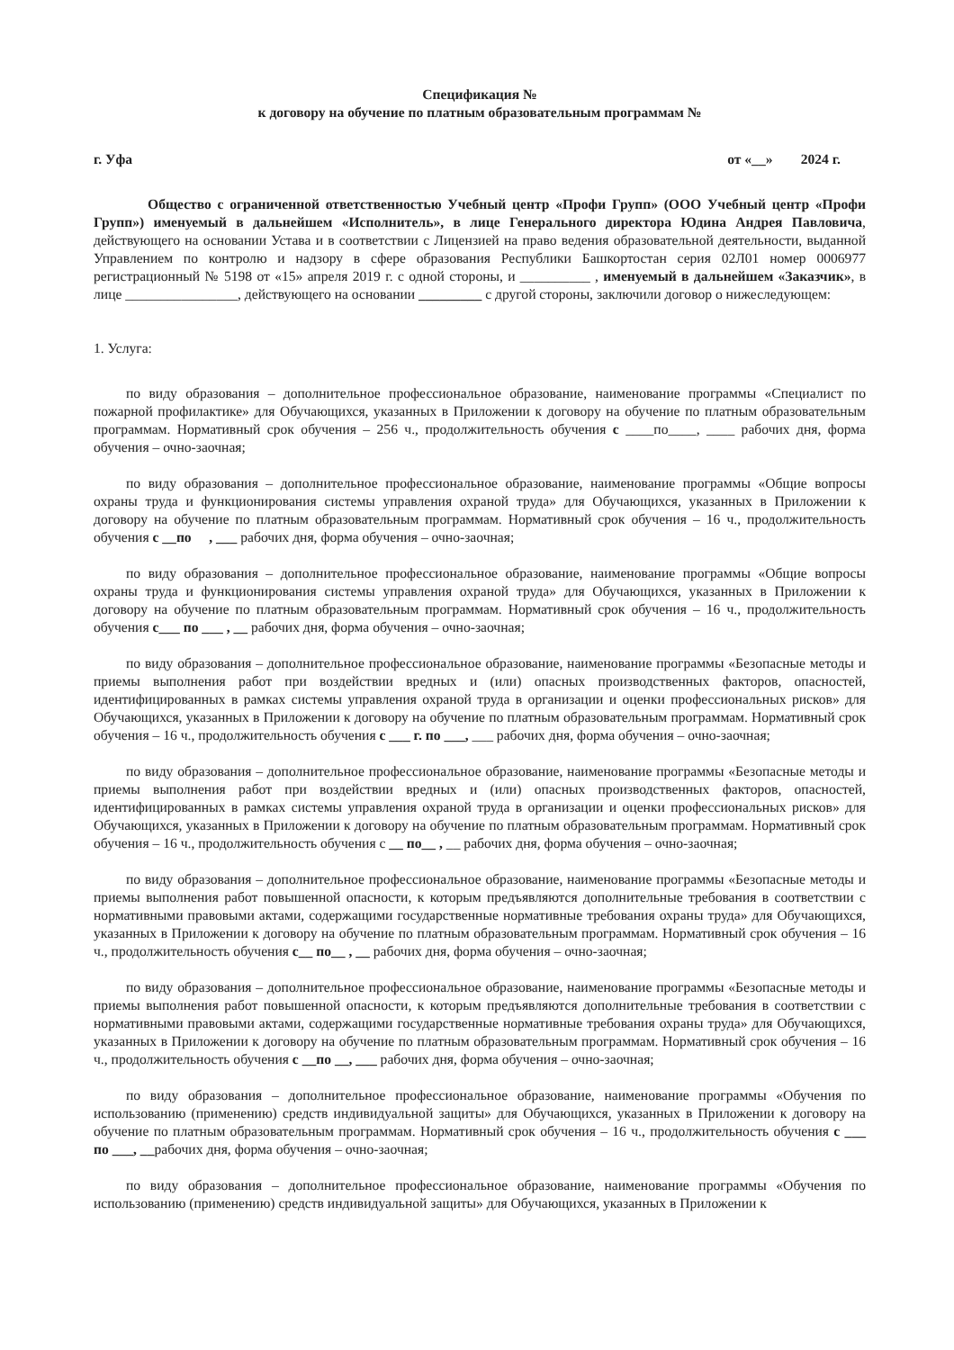Спецификация №
к договору на обучение по платным образовательным программам №
г. Уфа от «__» 2024 г.
Общество с ограниченной ответственностью Учебный центр «Профи Групп» (ООО Учебный центр «Профи Групп») именуемый в дальнейшем «Исполнитель», в лице Генерального директора Юдина Андрея Павловича, действующего на основании Устава и в соответствии с Лицензией на право ведения образовательной деятельности, выданной Управлением по контролю и надзору в сфере образования Республики Башкортостан серия 02Л01 номер 0006977 регистрационный № 5198 от «15» апреля 2019 г. с одной стороны, и __________ , именуемый в дальнейшем «Заказчик», в лице ________________, действующего на основании _________ с другой стороны, заключили договор о нижеследующем:
1. Услуга:
по виду образования – дополнительное профессиональное образование, наименование программы «Специалист по пожарной профилактике» для Обучающихся, указанных в Приложении к договору на обучение по платным образовательным программам. Нормативный срок обучения – 256 ч., продолжительность обучения с ____по____, ____ рабочих дня, форма обучения – очно-заочная;
по виду образования – дополнительное профессиональное образование, наименование программы «Общие вопросы охраны труда и функционирования системы управления охраной труда» для Обучающихся, указанных в Приложении к договору на обучение по платным образовательным программам. Нормативный срок обучения – 16 ч., продолжительность обучения с __по , ___ рабочих дня, форма обучения – очно-заочная;
по виду образования – дополнительное профессиональное образование, наименование программы «Общие вопросы охраны труда и функционирования системы управления охраной труда» для Обучающихся, указанных в Приложении к договору на обучение по платным образовательным программам. Нормативный срок обучения – 16 ч., продолжительность обучения с___ по ___ , __ рабочих дня, форма обучения – очно-заочная;
по виду образования – дополнительное профессиональное образование, наименование программы «Безопасные методы и приемы выполнения работ при воздействии вредных и (или) опасных производственных факторов, опасностей, идентифицированных в рамках системы управления охраной труда в организации и оценки профессиональных рисков» для Обучающихся, указанных в Приложении к договору на обучение по платным образовательным программам. Нормативный срок обучения – 16 ч., продолжительность обучения с ___ г. по ___, ___ рабочих дня, форма обучения – очно-заочная;
по виду образования – дополнительное профессиональное образование, наименование программы «Безопасные методы и приемы выполнения работ при воздействии вредных и (или) опасных производственных факторов, опасностей, идентифицированных в рамках системы управления охраной труда в организации и оценки профессиональных рисков» для Обучающихся, указанных в Приложении к договору на обучение по платным образовательным программам. Нормативный срок обучения – 16 ч., продолжительность обучения с __ по__ , __ рабочих дня, форма обучения – очно-заочная;
по виду образования – дополнительное профессиональное образование, наименование программы «Безопасные методы и приемы выполнения работ повышенной опасности, к которым предъявляются дополнительные требования в соответствии с нормативными правовыми актами, содержащими государственные нормативные требования охраны труда» для Обучающихся, указанных в Приложении к договору на обучение по платным образовательным программам. Нормативный срок обучения – 16 ч., продолжительность обучения с__ по__ , __ рабочих дня, форма обучения – очно-заочная;
по виду образования – дополнительное профессиональное образование, наименование программы «Безопасные методы и приемы выполнения работ повышенной опасности, к которым предъявляются дополнительные требования в соответствии с нормативными правовыми актами, содержащими государственные нормативные требования охраны труда» для Обучающихся, указанных в Приложении к договору на обучение по платным образовательным программам. Нормативный срок обучения – 16 ч., продолжительность обучения с __по __, ___ рабочих дня, форма обучения – очно-заочная;
по виду образования – дополнительное профессиональное образование, наименование программы «Обучения по использованию (применению) средств индивидуальной защиты» для Обучающихся, указанных в Приложении к договору на обучение по платным образовательным программам. Нормативный срок обучения – 16 ч., продолжительность обучения с ___ по ___, __рабочих дня, форма обучения – очно-заочная;
по виду образования – дополнительное профессиональное образование, наименование программы «Обучения по использованию (применению) средств индивидуальной защиты» для Обучающихся, указанных в Приложении к